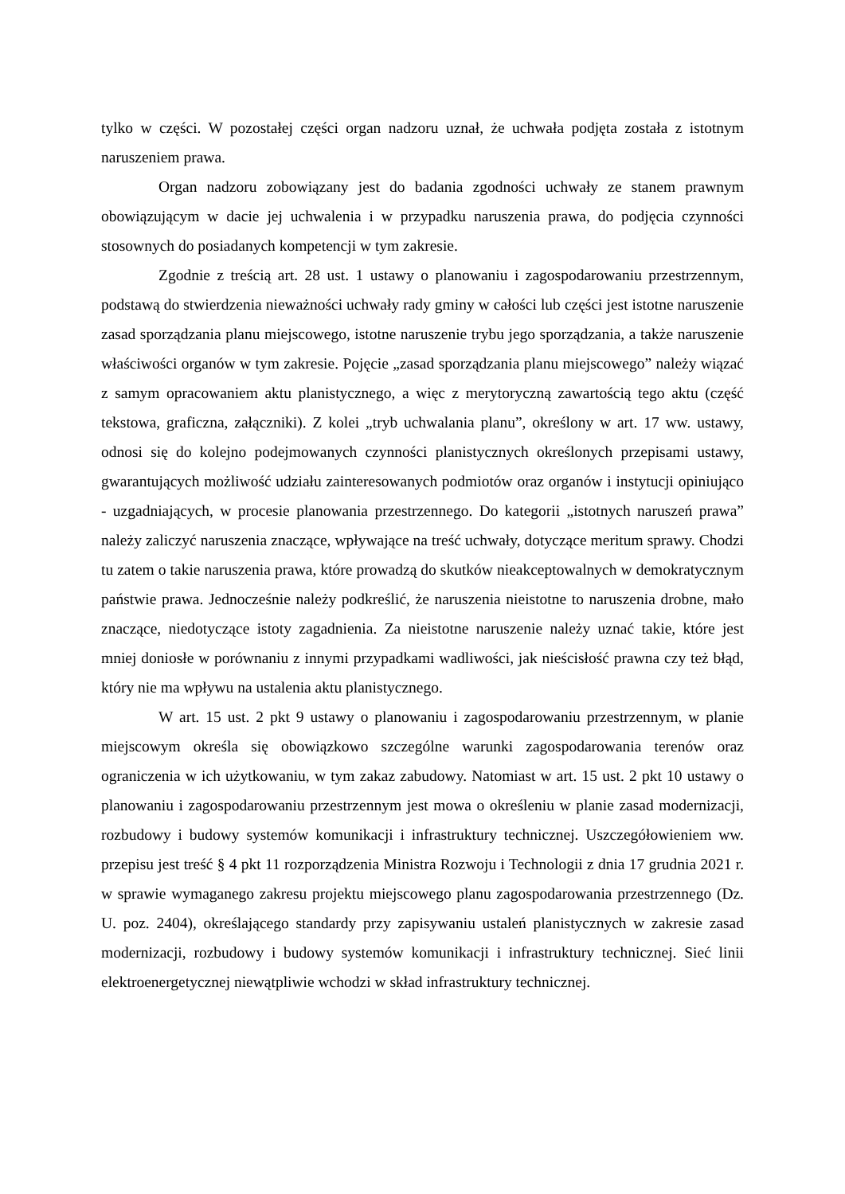tylko w części. W pozostałej części organ nadzoru uznał, że uchwała podjęta została z istotnym naruszeniem prawa.
Organ nadzoru zobowiązany jest do badania zgodności uchwały ze stanem prawnym obowiązującym w dacie jej uchwalenia i w przypadku naruszenia prawa, do podjęcia czynności stosownych do posiadanych kompetencji w tym zakresie.
Zgodnie z treścią art. 28 ust. 1 ustawy o planowaniu i zagospodarowaniu przestrzennym, podstawą do stwierdzenia nieważności uchwały rady gminy w całości lub części jest istotne naruszenie zasad sporządzania planu miejscowego, istotne naruszenie trybu jego sporządzania, a także naruszenie właściwości organów w tym zakresie. Pojęcie „zasad sporządzania planu miejscowego” należy wiązać z samym opracowaniem aktu planistycznego, a więc z merytoryczną zawartością tego aktu (część tekstowa, graficzna, załączniki). Z kolei „tryb uchwalania planu”, określony w art. 17 ww. ustawy, odnosi się do kolejno podejmowanych czynności planistycznych określonych przepisami ustawy, gwarantujących możliwość udziału zainteresowanych podmiotów oraz organów i instytucji opiniująco - uzgadniających, w procesie planowania przestrzennego. Do kategorii „istotnych naruszeń prawa” należy zaliczyć naruszenia znaczące, wpływające na treść uchwały, dotyczące meritum sprawy. Chodzi tu zatem o takie naruszenia prawa, które prowadzą do skutków nieakceptowalnych w demokratycznym państwie prawa. Jednocześnie należy podkreślić, że naruszenia nieistotne to naruszenia drobne, mało znaczące, niedotyczące istoty zagadnienia. Za nieistotne naruszenie należy uznać takie, które jest mniej doniosłe w porównaniu z innymi przypadkami wadliwości, jak nieścisłość prawna czy też błąd, który nie ma wpływu na ustalenia aktu planistycznego.
W art. 15 ust. 2 pkt 9 ustawy o planowaniu i zagospodarowaniu przestrzennym, w planie miejscowym określa się obowiązkowo szczególne warunki zagospodarowania terenów oraz ograniczenia w ich użytkowaniu, w tym zakaz zabudowy. Natomiast w art. 15 ust. 2 pkt 10 ustawy o planowaniu i zagospodarowaniu przestrzennym jest mowa o określeniu w planie zasad modernizacji, rozbudowy i budowy systemów komunikacji i infrastruktury technicznej. Uszczegółowieniem ww. przepisu jest treść § 4 pkt 11 rozporządzenia Ministra Rozwoju i Technologii z dnia 17 grudnia 2021 r. w sprawie wymaganego zakresu projektu miejscowego planu zagospodarowania przestrzennego (Dz. U. poz. 2404), określającego standardy przy zapisywaniu ustaleń planistycznych w zakresie zasad modernizacji, rozbudowy i budowy systemów komunikacji i infrastruktury technicznej. Sieć linii elektroenergetycznej niewątpliwie wchodzi w skład infrastruktury technicznej.